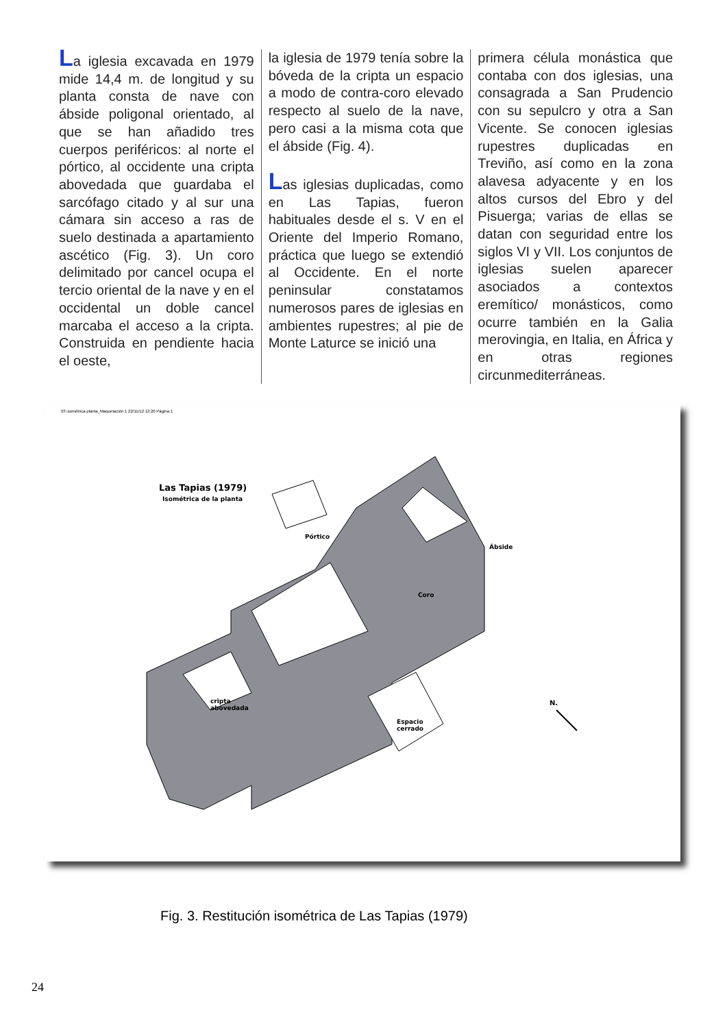La iglesia excavada en 1979 mide 14,4 m. de longitud y su planta consta de nave con ábside poligonal orientado, al que se han añadido tres cuerpos periféricos: al norte el pórtico, al occidente una cripta abovedada que guardaba el sarcófago citado y al sur una cámara sin acceso a ras de suelo destinada a apartamiento ascético (Fig. 3). Un coro delimitado por cancel ocupa el tercio oriental de la nave y en el occidental un doble cancel marcaba el acceso a la cripta. Construida en pendiente hacia el oeste,
la iglesia de 1979 tenía sobre la bóveda de la cripta un espacio a modo de contra-coro elevado respecto al suelo de la nave, pero casi a la misma cota que el ábside (Fig. 4).
Las iglesias duplicadas, como en Las Tapias, fueron habituales desde el s. V en el Oriente del Imperio Romano, práctica que luego se extendió al Occidente. En el norte peninsular constatamos numerosos pares de iglesias en ambientes rupestres; al pie de Monte Laturce se inició una
primera célula monástica que contaba con dos iglesias, una consagrada a San Prudencio con su sepulcro y otra a San Vicente. Se conocen iglesias rupestres duplicadas en Treviño, así como en la zona alavesa adyacente y en los altos cursos del Ebro y del Pisuerga; varias de ellas se datan con seguridad entre los siglos VI y VII. Los conjuntos de iglesias suelen aparecer asociados a contextos eremítico/ monásticos, como ocurre también en la Galia merovingia, en Italia, en África y en otras regiones circunmediterráneas.
03 isométrica planta_Maquetación 1 22/11/12 12:20 Página 1
Las Tapias (1979)
Isométrica de la planta
Pórtico
Ábside
Coro
cripta
abovedada
Espacio
cerrado
N.
Fig. 3. Restitución isométrica de Las Tapias (1979)
24